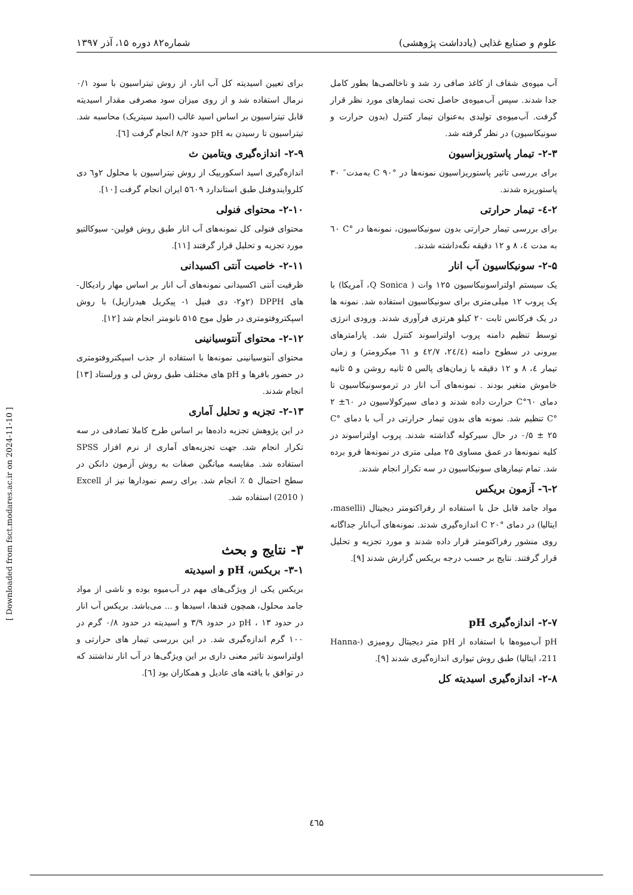علوم و صنایع غذایی (یادداشت پژوهشی) شماره۸۲ دوره ۱۵، آذر ۱۳۹۷
آب میوه‌ی شفاف از کاغذ صافی رد شد و ناخالصی‌ها بطور کامل جدا شدند. سپس آب‌میوه‌ی حاصل تحت تیمارهای مورد نظر قرار گرفت. آب‌میوه‌ی تولیدی به‌عنوان تیمار کنترل (بدون حرارت و سونیکاسیون) در نظر گرفته شد.
۲-۳- تیمار پاستوریزاسیون
برای بررسی تاثیر پاستوریزاسیون نمونه‌ها در °C ۹۰ به‌مدت″ ۳۰ پاستوریزه شدند.
۲-٤- تیمار حرارتی
برای بررسی تیمار حرارتی بدون سونیکاسیون، نمونه‌ها در °C ٦۰ به مدت ٤، ۸ و ۱۲ دقیقه نگه‌داشته شدند.
۲-۵- سونیکاسیون آب انار
یک سیستم اولتراسونیکاسیون ۱۲۵ وات ( Q Sonica، آمریکا) با یک پروب ۱۲ میلی‌متری برای سونیکاسیون استفاده شد. نمونه ها در یک فرکانس ثابت ۲۰ کیلو هرتزی فرآوری شدند. ورودی انرژی توسط تنظیم دامنه پروب اولتراسوند کنترل شد. پارامترهای بیرونی در سطوح دامنه (۲٤/٤، ٤۲/۷ و ٦۱ میکرومتر) و زمان تیمار ٤، ۸ و ۱۲ دقیقه با زمان‌های پالس ۵ ثانیه روشن و ۵ ثانیه خاموش متغیر بودند . نمونه‌های آب انار در ترموسونیکاسیون تا دمای ٦۰°C حرارت داده شدند و دمای سیرکولاسیون در ٦۰± ۲ °C تنظیم شد. نمونه های بدون تیمار حرارتی در آب با دمای °C ۰/۵ ± ۲۵ در حال سیرکوله گذاشته شدند. پروب اولتراسوند در کلیه نمونه‌ها در عمق مساوی ۲۵ میلی متری در نمونه‌ها فرو برده شد. تمام تیمارهای سونیکاسیون در سه تکرار انجام شدند.
۲-٦- آزمون بریکس
مواد جامد قابل حل با استفاده از رفراکتومتر دیجیتال (maselli، ایتالیا) در دمای °C ۲۰ اندازه‌گیری شدند. نمونه‌های آب‌انار جداگانه روی منشور رفراکتومتر قرار داده شدند و مورد تجزیه و تحلیل قرار گرفتند. نتایج بر حسب درجه بریکس گزارش شدند [۹].
۲-۷- اندازه‌گیری pH
pH آب‌میوه‌ها با استفاده از pH متر دیجیتال رومیزی (Hanna-211، ایتالیا) طبق روش تیواری اندازه‌گیری شدند [۹].
۲-۸- اندازه‌گیری اسیدیته کل
برای تعیین اسیدیته کل آب انار، از روش تیتراسیون با سود ۰/۱ نرمال استفاده شد و از روی میزان سود مصرفی مقدار اسیدیته قابل تیتراسیون بر اساس اسید غالب (اسید سیتریک) محاسبه شد. تیتراسیون تا رسیدن به pH حدود ۸/۲ انجام گرفت [٦].
۲-۹- اندازه‌گیری ویتامین ث
اندازه‌گیری اسید اسکوربیک از روش تیتراسیون با محلول ۲و٦ دی کلروایندوفنل طبق استاندارد ۵٦۰۹ ایران انجام گرفت [۱۰].
۲-۱۰- محتوای فنولی
محتوای فنولی کل نمونه‌های آب انار طبق روش فولین- سیوکالتیو مورد تجزیه و تحلیل قرار گرفتند [۱۱].
۲-۱۱- خاصیت آنتی اکسیدانی
ظرفیت آنتی اکسیدانی نمونه‌های آب انار بر اساس مهار رادیکال-های DPPH (۲و۲- دی فنیل ۱- پیکریل هیدرازیل) با روش اسپکتروفتومتری در طول موج ۵۱۵ نانومتر انجام شد [۱۲].
۲-۱۲- محتوای آنتوسیانینی
محتوای آنتوسیانینی نمونه‌ها با استفاده از جذب اسپکتروفتومتری در حضور بافرها و pH های مختلف طبق روش لی و ورلستاد [۱۳] انجام شدند.
۲-۱۳- تجزیه و تحلیل آماری
در این پژوهش تجزیه داده‌ها بر اساس طرح کاملا تصادفی در سه تکرار انجام شد. جهت تجزیه‌های آماری از نرم افزار SPSS استفاده شد. مقایسه میانگین صفات به روش آزمون دانکن در سطح احتمال ۵ ٪ انجام شد. برای رسم نمودارها نیز از Excell (2010 ) استفاده شد.
۳- نتایج و بحث
۳-۱- بریکس، pH و اسیدیته
بریکس یکی از ویژگی‌های مهم در آب‌میوه بوده و ناشی از مواد جامد محلول، همچون قندها، اسیدها و ... می‌باشد. بریکس آب انار در حدود ۱۳ ، pH در حدود ۳/۹ و اسیدیته در حدود ۰/۸ گرم در ۱۰۰ گرم اندازه‌گیری شد. در این بررسی تیمار های حرارتی و اولتراسوند تاثیر معنی داری بر این ویژگی‌ها در آب انار نداشتند که در توافق با یافته های عادیل و همکاران بود [٦].
[ Downloaded from fsct.modares.ac.ir on 2024-11-10 ]
٤٦۵